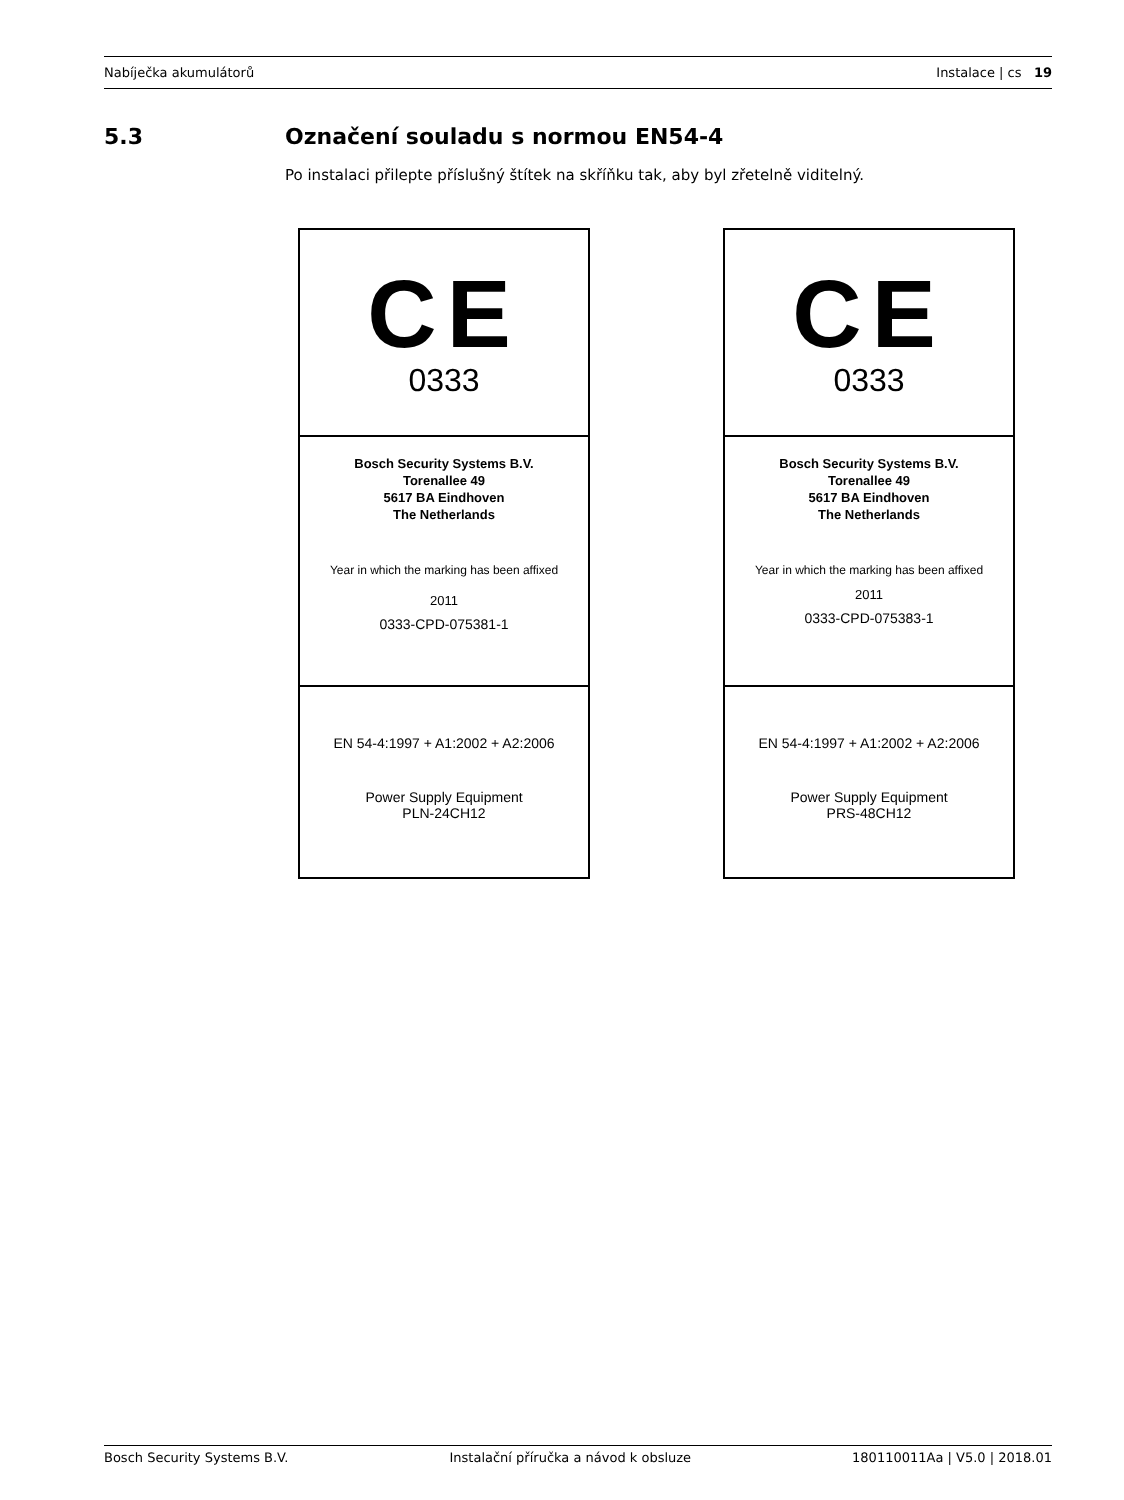Nabíječka akumulátorů Instalace | cs 19
5.3 Označení souladu s normou EN54-4
Po instalaci přilepte příslušný štítek na skříňku tak, aby byl zřetelně viditelný.
CE
0333
Bosch Security Systems B.V.
Torenallee 49
5617 BA Eindhoven
The Netherlands
Year in which the marking has been affixed
2011
0333-CPD-075381-1
EN 54-4:1997 + A1:2002 + A2:2006
Power Supply Equipment
PLN-24CH12
CE
0333
Bosch Security Systems B.V.
Torenallee 49
5617 BA Eindhoven
The Netherlands
Year in which the marking has been affixed
2011
0333-CPD-075383-1
EN 54-4:1997 + A1:2002 + A2:2006
Power Supply Equipment
PRS-48CH12
Bosch Security Systems B.V. Instalační příručka a návod k obsluze 180110011Aa | V5.0 | 2018.01